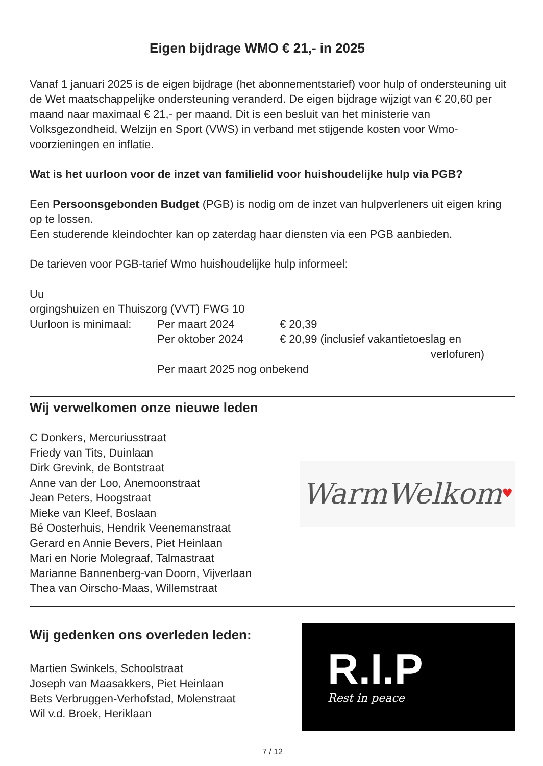Eigen bijdrage WMO € 21,- in 2025
Vanaf 1 januari 2025 is de eigen bijdrage (het abonnementstarief) voor hulp of ondersteuning uit de Wet maatschappelijke ondersteuning veranderd. De eigen bijdrage wijzigt van € 20,60 per maand naar maximaal € 21,- per maand. Dit is een besluit van het ministerie van Volksgezondheid, Welzijn en Sport (VWS) in verband met stijgende kosten voor Wmo-voorzieningen en inflatie.
Wat is het uurloon voor de inzet van familielid voor huishoudelijke hulp via PGB?
Een Persoonsgebonden Budget (PGB) is nodig om de inzet van hulpverleners uit eigen kring op te lossen.
Een studerende kleindochter kan op zaterdag haar diensten via een PGB aanbieden.
De tarieven voor PGB-tarief Wmo huishoudelijke hulp informeel:
Uu
orgingshuizen en Thuiszorg (VVT) FWG 10
| Uurloon is minimaal: | Per maart 2024 | € 20,39 |
| | Per oktober 2024 | € 20,99 (inclusief vakantietoeslag en verlofuren) |
| | Per maart 2025 nog onbekend | |
Wij verwelkomen onze nieuwe leden
C Donkers, Mercuriusstraat
Friedy van Tits, Duinlaan
Dirk Grevink, de Bontstraat
Anne van der Loo, Anemoonstraat
Jean Peters, Hoogstraat
Mieke van Kleef, Boslaan
Bé Oosterhuis, Hendrik Veenemanstraat
Gerard en Annie Bevers, Piet Heinlaan
Mari en Norie Molegraaf, Talmastraat
Marianne Bannenberg-van Doorn, Vijverlaan
Thea van Oirscho-Maas, Willemstraat
WarmWelkom ♥
Wij gedenken ons overleden leden:
Martien Swinkels, Schoolstraat
Joseph van Maasakkers, Piet Heinlaan
Bets Verbruggen-Verhofstad, Molenstraat
Wil v.d. Broek, Heriklaan
R.I.P
Rest in peace
7 / 12